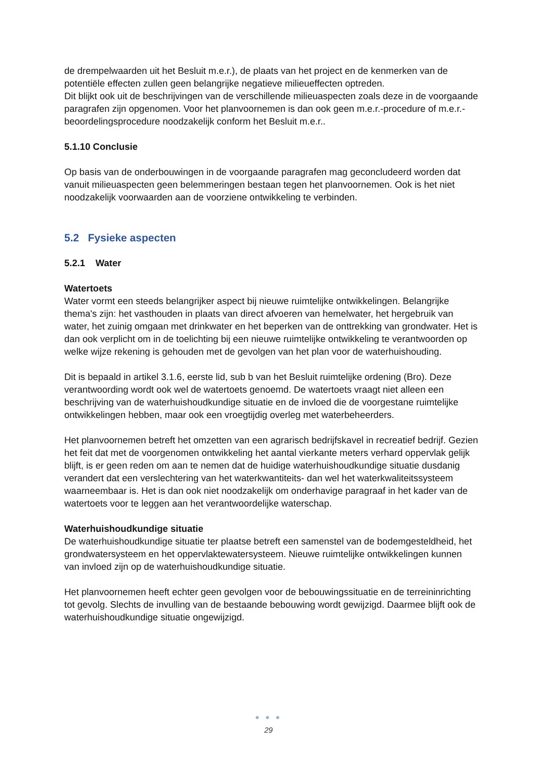de drempelwaarden uit het Besluit m.e.r.), de plaats van het project en de kenmerken van de potentiële effecten zullen geen belangrijke negatieve milieueffecten optreden.
Dit blijkt ook uit de beschrijvingen van de verschillende milieuaspecten zoals deze in de voorgaande paragrafen zijn opgenomen. Voor het planvoornemen is dan ook geen m.e.r.-procedure of m.e.r.-beoordelingsprocedure noodzakelijk conform het Besluit m.e.r..
5.1.10 Conclusie
Op basis van de onderbouwingen in de voorgaande paragrafen mag geconcludeerd worden dat vanuit milieuaspecten geen belemmeringen bestaan tegen het planvoornemen. Ook is het niet noodzakelijk voorwaarden aan de voorziene ontwikkeling te verbinden.
5.2 Fysieke aspecten
5.2.1 Water
Watertoets
Water vormt een steeds belangrijker aspect bij nieuwe ruimtelijke ontwikkelingen. Belangrijke thema's zijn: het vasthouden in plaats van direct afvoeren van hemelwater, het hergebruik van water, het zuinig omgaan met drinkwater en het beperken van de onttrekking van grondwater. Het is dan ook verplicht om in de toelichting bij een nieuwe ruimtelijke ontwikkeling te verantwoorden op welke wijze rekening is gehouden met de gevolgen van het plan voor de waterhuishouding.
Dit is bepaald in artikel 3.1.6, eerste lid, sub b van het Besluit ruimtelijke ordening (Bro). Deze verantwoording wordt ook wel de watertoets genoemd. De watertoets vraagt niet alleen een beschrijving van de waterhuishoudkundige situatie en de invloed die de voorgestane ruimtelijke ontwikkelingen hebben, maar ook een vroegtijdig overleg met waterbeheerders.
Het planvoornemen betreft het omzetten van een agrarisch bedrijfskavel in recreatief bedrijf. Gezien het feit dat met de voorgenomen ontwikkeling het aantal vierkante meters verhard oppervlak gelijk blijft, is er geen reden om aan te nemen dat de huidige waterhuishoudkundige situatie dusdanig verandert dat een verslechtering van het waterkwantiteits- dan wel het waterkwaliteitssysteem waarneembaar is. Het is dan ook niet noodzakelijk om onderhavige paragraaf in het kader van de watertoets voor te leggen aan het verantwoordelijke waterschap.
Waterhuishoudkundige situatie
De waterhuishoudkundige situatie ter plaatse betreft een samenstel van de bodemgesteldheid, het grondwatersysteem en het oppervlaktewatersysteem. Nieuwe ruimtelijke ontwikkelingen kunnen van invloed zijn op de waterhuishoudkundige situatie.
Het planvoornemen heeft echter geen gevolgen voor de bebouwingssituatie en de terreininrichting tot gevolg. Slechts de invulling van de bestaande bebouwing wordt gewijzigd. Daarmee blijft ook de waterhuishoudkundige situatie ongewijzigd.
● ● ●
29